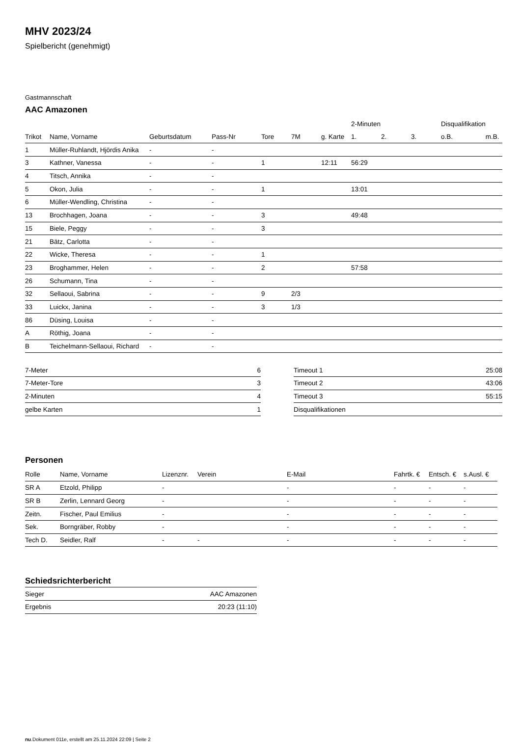MHV 2023/24
Spielbericht (genehmigt)
Gastmannschaft
AAC Amazonen
| | | | | | | | 2-Minuten | | | Disqualifikation | |
| --- | --- | --- | --- | --- | --- | --- | --- | --- | --- | --- | --- |
| Trikot | Name, Vorname | Geburtsdatum | Pass-Nr | Tore | 7M | g. Karte | 1. | 2. | 3. | o.B. | m.B. |
| 1 | Müller-Ruhlandt, Hjördis Anika | - | - | | | | | | | | |
| 3 | Kathner, Vanessa | - | - | 1 | | 12:11 | 56:29 | | | | |
| 4 | Titsch, Annika | - | - | | | | | | | | |
| 5 | Okon, Julia | - | - | 1 | | | 13:01 | | | | |
| 6 | Müller-Wendling, Christina | - | - | | | | | | | | |
| 13 | Brochhagen, Joana | - | - | 3 | | | 49:48 | | | | |
| 15 | Biele, Peggy | - | - | 3 | | | | | | | |
| 21 | Bätz, Carlotta | - | - | | | | | | | | |
| 22 | Wicke, Theresa | - | - | 1 | | | | | | | |
| 23 | Broghammer, Helen | - | - | 2 | | | 57:58 | | | | |
| 26 | Schumann, Tina | - | - | | | | | | | | |
| 32 | Sellaoui, Sabrina | - | - | 9 | 2/3 | | | | | | |
| 33 | Luickx, Janina | - | - | 3 | 1/3 | | | | | | |
| 86 | Düsing, Louisa | - | - | | | | | | | | |
| A | Röthig, Joana | - | - | | | | | | | | |
| B | Teichelmann-Sellaoui, Richard | - | - | | | | | | | | |
| 7-Meter | 6 |
| 7-Meter-Tore | 3 |
| 2-Minuten | 4 |
| gelbe Karten | 1 |
| Timeout 1 | 25:08 |
| Timeout 2 | 43:06 |
| Timeout 3 | 55:15 |
| Disqualifikationen | |
Personen
| Rolle | Name, Vorname | Lizenznr. | Verein | E-Mail | Fahrtk. € | Entsch. € | s.Ausl. € |
| --- | --- | --- | --- | --- | --- | --- | --- |
| SR A | Etzold, Philipp | - | | - | - | - | - |
| SR B | Zerlin, Lennard Georg | - | | - | - | - | - |
| Zeitn. | Fischer, Paul Emilius | - | | - | - | - | - |
| Sek. | Borngräber, Robby | - | | - | - | - | - |
| Tech D. | Seidler, Ralf | - | - | - | - | - | - |
Schiedsrichterbericht
| Sieger | AAC Amazonen |
| Ergebnis | 20:23 (11:10) |
nu.Dokument 011e, erstellt am 25.11.2024 22:09 | Seite 2